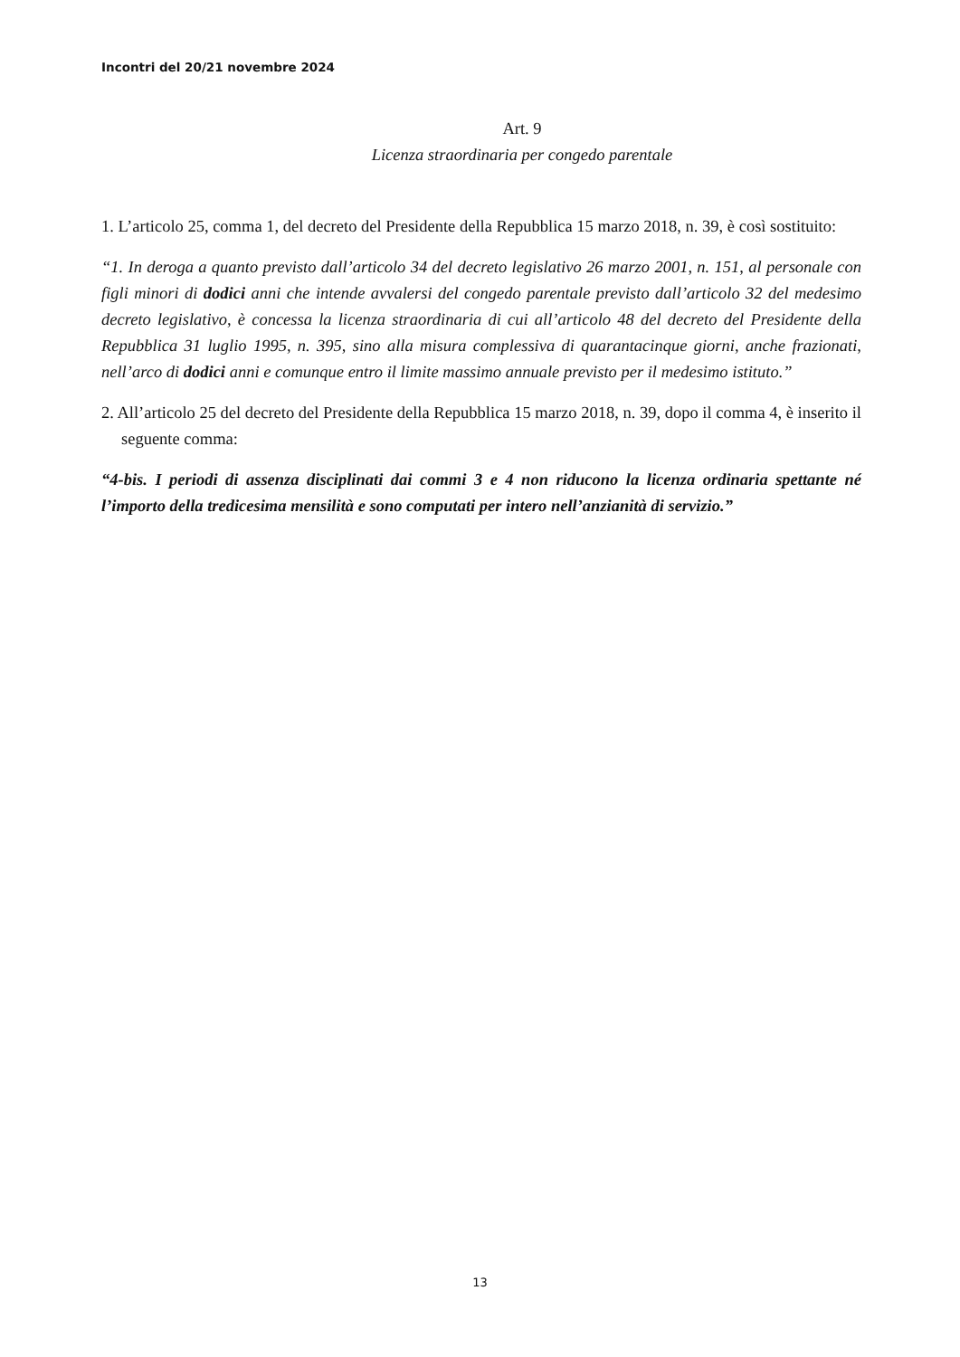Incontri del 20/21 novembre 2024
Art. 9
Licenza straordinaria per congedo parentale
1. L’articolo 25, comma 1, del decreto del Presidente della Repubblica 15 marzo 2018, n. 39, è così sostituito:
“1. In deroga a quanto previsto dall’articolo 34 del decreto legislativo 26 marzo 2001, n. 151, al personale con figli minori di dodici anni che intende avvalersi del congedo parentale previsto dall’articolo 32 del medesimo decreto legislativo, è concessa la licenza straordinaria di cui all’articolo 48 del decreto del Presidente della Repubblica 31 luglio 1995, n. 395, sino alla misura complessiva di quarantacinque giorni, anche frazionati, nell’arco di dodici anni e comunque entro il limite massimo annuale previsto per il medesimo istituto.”
2. All’articolo 25 del decreto del Presidente della Repubblica 15 marzo 2018, n. 39, dopo il comma 4, è inserito il seguente comma:
“4-bis. I periodi di assenza disciplinati dai commi 3 e 4 non riducono la licenza ordinaria spettante né l’importo della tredicesima mensilità e sono computati per intero nell’anzianità di servizio.”
13